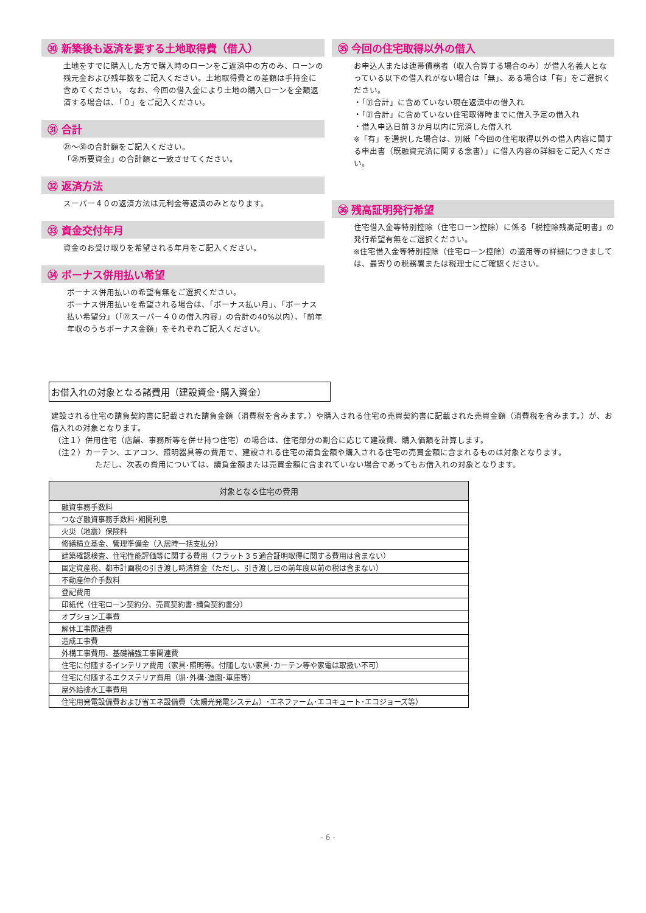㉚ 新築後も返済を要する土地取得費（借入）
土地をすでに購入した方で購入時のローンをご返済中の方のみ、ローンの残元金および残年数をご記入ください。土地取得費との差額は手持金に含めてください。 なお、今回の借入金により土地の購入ローンを全額返済する場合は、「０」をご記入ください。
㉛ 合計
㉗～㉚の合計額をご記入ください。
「㉖所要資金」の合計額と一致させてください。
㉜ 返済方法
スーパー４０の返済方法は元利金等返済のみとなります。
㉝ 資金交付年月
資金のお受け取りを希望される年月をご記入ください。
㉞ ボーナス併用払い希望
ボーナス併用払いの希望有無をご選択ください。
ボーナス併用払いを希望される場合は、「ボーナス払い月」、「ボーナス払い希望分」（「㉗スーパー４０の借入内容」の合計の40%以内）、「前年年収のうちボーナス金額」をそれぞれご記入ください。
㉟ 今回の住宅取得以外の借入
お申込人または連帯債務者（収入合算する場合のみ）が借入名義人となっている以下の借入れがない場合は「無」、ある場合は「有」をご選択ください。
・「㉛合計」に含めていない現在返済中の借入れ
・「㉛合計」に含めていない住宅取得時までに借入予定の借入れ
・借入申込日前３か月以内に完済した借入れ
※「有」を選択した場合は、別紙「今回の住宅取得以外の借入内容に関する申出書（既融資完済に関する念書）」に借入内容の詳細をご記入ください。
㊱ 残高証明発行希望
住宅借入金等特別控除（住宅ローン控除）に係る「税控除残高証明書」の発行希望有無をご選択ください。
※住宅借入金等特別控除（住宅ローン控除）の適用等の詳細につきましては、最寄りの税務署または税理士にご確認ください。
お借入れの対象となる諸費用（建設資金･購入資金）
建設される住宅の請負契約書に記載された請負金額（消費税を含みます。）や購入される住宅の売買契約書に記載された売買金額（消費税を含みます。）が、お借入れの対象となります。
（注１）併用住宅（店舗、事務所等を併せ持つ住宅）の場合は、住宅部分の割合に応じて建設費、購入価額を計算します。
（注２）カーテン、エアコン、照明器具等の費用で、建設される住宅の請負金額や購入される住宅の売買金額に含まれるものは対象となります。
ただし、次表の費用については、請負金額または売買金額に含まれていない場合であってもお借入れの対象となります。
| 対象となる住宅の費用 |
| --- |
| 融資事務手数料 |
| つなぎ融資事務手数料･期間利息 |
| 火災（地震）保険料 |
| 修繕積立基金、管理準備金（入居時一括支払分） |
| 建築確認検査、住宅性能評価等に関する費用（フラット３５適合証明取得に関する費用は含まない） |
| 固定資産税、都市計画税の引き渡し時清算金（ただし、引き渡し日の前年度以前の税は含まない） |
| 不動産仲介手数料 |
| 登記費用 |
| 印紙代（住宅ローン契約分、売買契約書･請負契約書分） |
| オプション工事費 |
| 解体工事関連費 |
| 造成工事費 |
| 外構工事費用、基礎補強工事関連費 |
| 住宅に付随するインテリア費用（家具･照明等。付随しない家具･カーテン等や家電は取扱い不可） |
| 住宅に付随するエクステリア費用（塀･外構･造園･車庫等） |
| 屋外給排水工事費用 |
| 住宅用発電設備費および省エネ設備費（太陽光発電システム）･エネファーム･エコキュート･エコジョーズ等） |
- 6 -